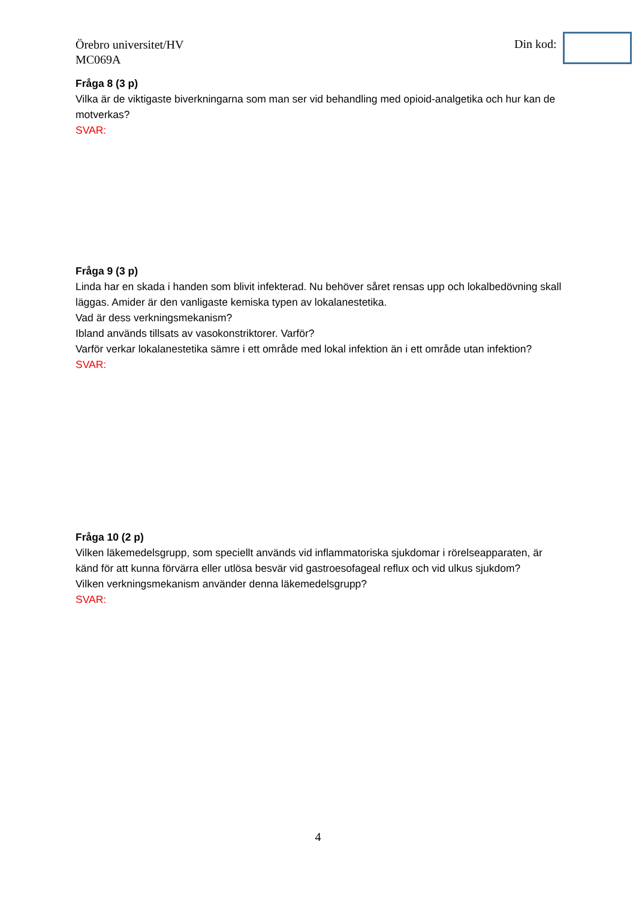Örebro universitet/HV
MC069A
Din kod:
Fråga 8 (3 p)
Vilka är de viktigaste biverkningarna som man ser vid behandling med opioid-analgetika och hur kan de motverkas?
SVAR:
Fråga 9 (3 p)
Linda har en skada i handen som blivit infekterad. Nu behöver såret rensas upp och lokalbedövning skall läggas. Amider är den vanligaste kemiska typen av lokalanestetika.
Vad är dess verkningsmekanism?
Ibland används tillsats av vasokonstriktorer. Varför?
Varför verkar lokalanestetika sämre i ett område med lokal infektion än i ett område utan infektion?
SVAR:
Fråga 10 (2 p)
Vilken läkemedelsgrupp, som speciellt används vid inflammatoriska sjukdomar i rörelseapparaten, är känd för att kunna förvärra eller utlösa besvär vid gastroesofageal reflux och vid ulkus sjukdom?
Vilken verkningsmekanism använder denna läkemedelsgrupp?
SVAR:
4